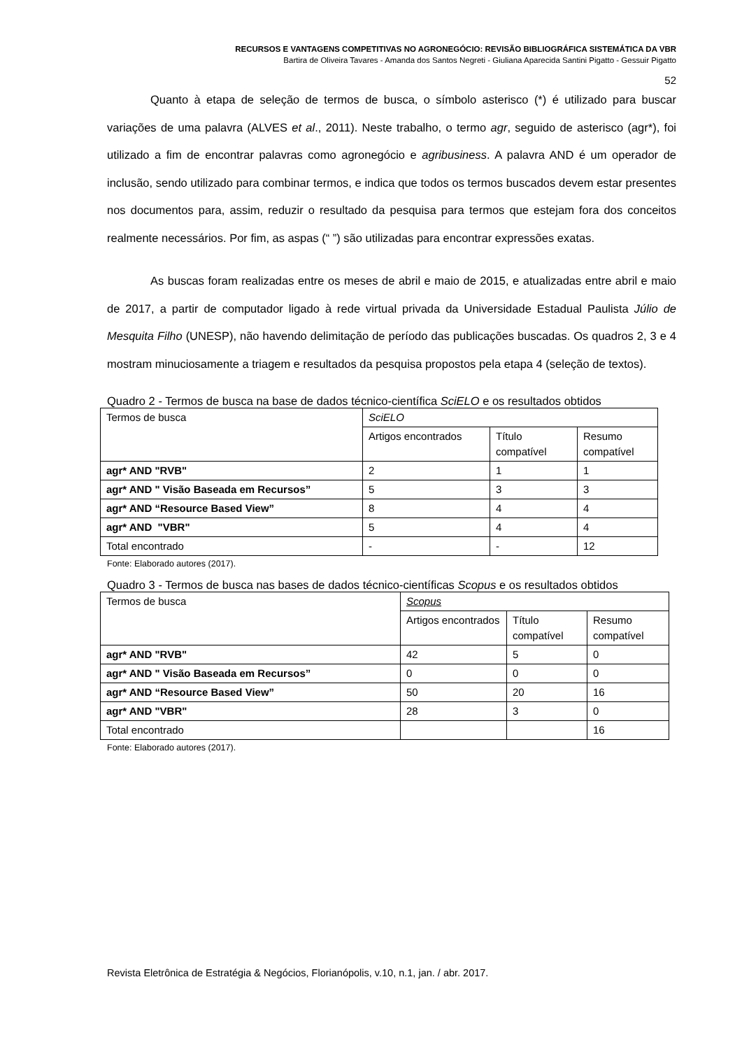RECURSOS E VANTAGENS COMPETITIVAS NO AGRONEGÓCIO: REVISÃO BIBLIOGRÁFICA SISTEMÁTICA DA VBR
Bartira de Oliveira Tavares - Amanda dos Santos Negreti - Giuliana Aparecida Santini Pigatto - Gessuir Pigatto
52
Quanto à etapa de seleção de termos de busca, o símbolo asterisco (*) é utilizado para buscar variações de uma palavra (ALVES et al., 2011). Neste trabalho, o termo agr, seguido de asterisco (agr*), foi utilizado a fim de encontrar palavras como agronegócio e agribusiness. A palavra AND é um operador de inclusão, sendo utilizado para combinar termos, e indica que todos os termos buscados devem estar presentes nos documentos para, assim, reduzir o resultado da pesquisa para termos que estejam fora dos conceitos realmente necessários. Por fim, as aspas (“ ”) são utilizadas para encontrar expressões exatas.
As buscas foram realizadas entre os meses de abril e maio de 2015, e atualizadas entre abril e maio de 2017, a partir de computador ligado à rede virtual privada da Universidade Estadual Paulista Júlio de Mesquita Filho (UNESP), não havendo delimitação de período das publicações buscadas. Os quadros 2, 3 e 4 mostram minuciosamente a triagem e resultados da pesquisa propostos pela etapa 4 (seleção de textos).
Quadro 2 - Termos de busca na base de dados técnico-científica SciELO e os resultados obtidos
| Termos de busca | SciELO | | |
| | Artigos encontrados | Título compatível | Resumo compatível |
| agr* AND "RVB" | 2 | 1 | 1 |
| agr* AND " Visão Baseada em Recursos” | 5 | 3 | 3 |
| agr* AND “Resource Based View” | 8 | 4 | 4 |
| agr* AND "VBR" | 5 | 4 | 4 |
| Total encontrado | - | - | 12 |
Fonte: Elaborado autores (2017).
Quadro 3 - Termos de busca nas bases de dados técnico-científicas Scopus e os resultados obtidos
| Termos de busca | Scopus | | |
| | Artigos encontrados | Título compatível | Resumo compatível |
| agr* AND "RVB" | 42 | 5 | 0 |
| agr* AND " Visão Baseada em Recursos” | 0 | 0 | 0 |
| agr* AND “Resource Based View” | 50 | 20 | 16 |
| agr* AND "VBR" | 28 | 3 | 0 |
| Total encontrado | | | 16 |
Fonte: Elaborado autores (2017).
Revista Eletrônica de Estratégia & Negócios, Florianópolis, v.10, n.1, jan. / abr. 2017.